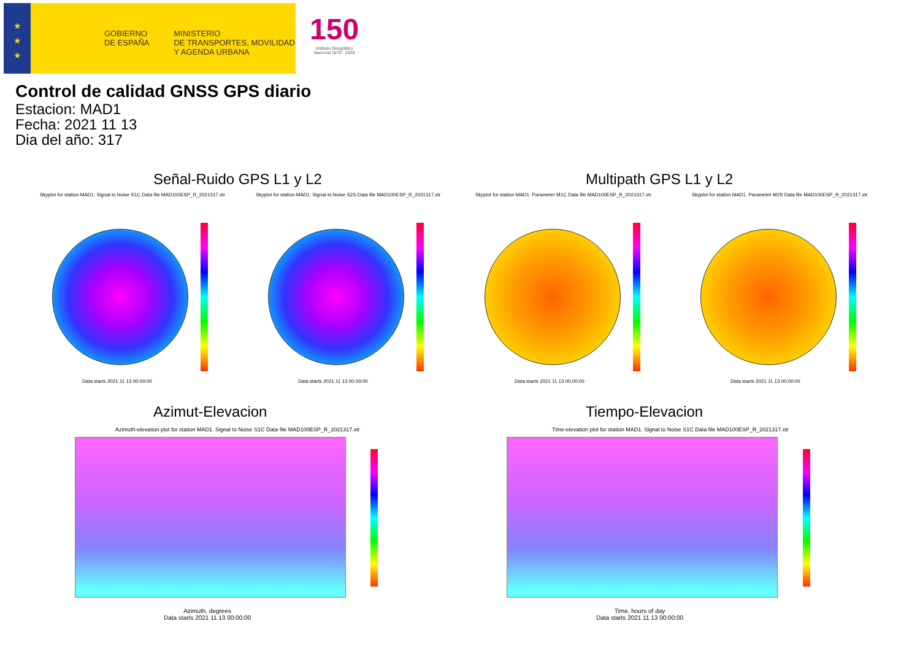★
★
★
GOBIERNO
DE ESPAÑA
MINISTERIO
DE TRANSPORTES, MOVILIDAD
Y AGENDA URBANA
150
Instituto Geográfico
Nacional 1870 · 2020
Control de calidad GNSS GPS diario
Estacion: MAD1
Fecha: 2021 11 13
Dia del año: 317
Señal-Ruido GPS L1 y L2 Multipath GPS L1 y L2
Skyplot for station MAD1. Signal to Noise S1C Data file MAD100ESP_R_2021317.xtr
Skyplot for station MAD1. Signal to Noise S2S Data file MAD100ESP_R_2021317.xtr
Skyplot for station MAD1. Parameter M1C Data file MAD100ESP_R_2021317.xtr
Skyplot for station MAD1. Parameter M2S Data file MAD100ESP_R_2021317.xtr
Data starts 2021 11 13 00:00:00
Data starts 2021 11 13 00:00:00
Data starts 2021 11 13 00:00:00
Data starts 2021 11 13 00:00:00
Azimut-Elevacion Tiempo-Elevacion
Azimuth-elevation plot for station MAD1. Signal to Noise S1C Data file MAD100ESP_R_2021317.xtr
Time-elevation plot for station MAD1. Signal to Noise S1C Data file MAD100ESP_R_2021317.xtr
Azimuth, degrees
Data starts 2021 11 13 00:00:00
Time, hours of day
Data starts 2021 11 13 00:00:00